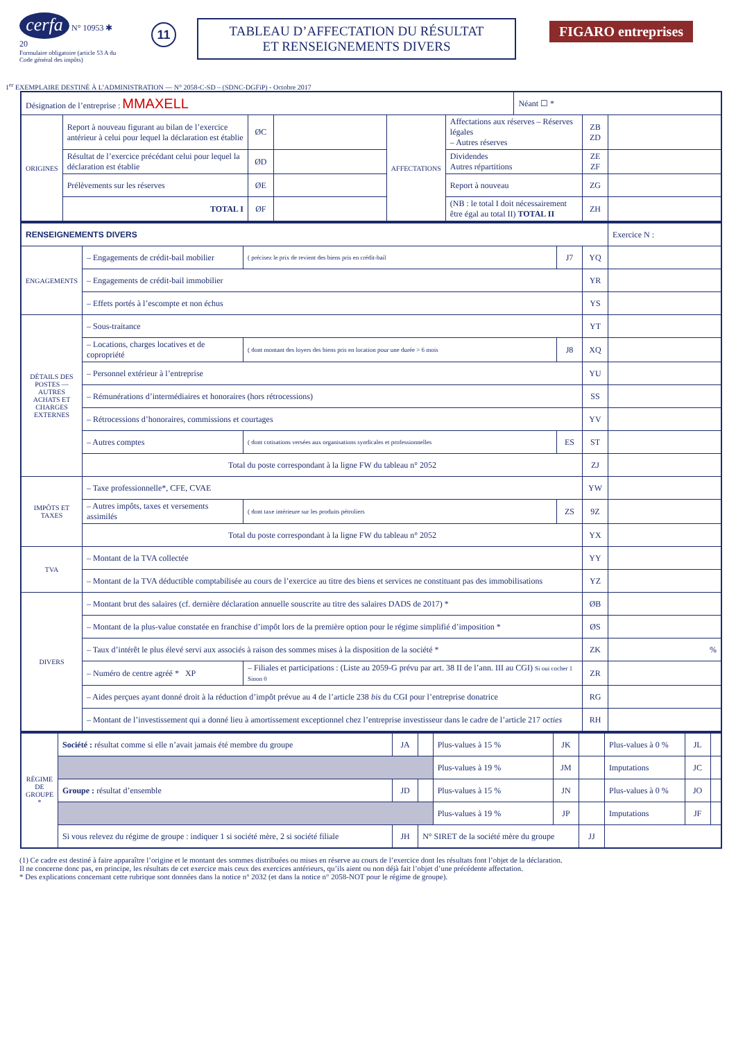cerfa N° 10953 ✱ 20
Formulaire obligatoire (article 53 A du Code général des impôts)
11
TABLEAU D’AFFECTATION DU RÉSULTAT
ET RENSEIGNEMENTS DIVERS
FIGARO entreprises
1<sup>er</sup> EXEMPLAIRE DESTINÉ À L’ADMINISTRATION — N° 2058-C-SD – (SDNC-DGFiP) - Octobre 2017
| Désignation de l’entreprise : MMAXELL | | | | | | Néant ☐ * | | |
| ORIGINES | Report à nouveau figurant au bilan de l’exercice antérieur à celui pour lequel la déclaration est établie | ØC | | AFFECTATIONS | Affectations aux réserves – Réserves légales – Autres réserves | | ZB ZD | |
| | Résultat de l’exercice précédant celui pour lequel la déclaration est établie | ØD | | | Dividendes Autres répartitions | | ZE ZF | |
| | Prélèvements sur les réserves | ØE | | | Report à nouveau | | ZG | |
| | TOTAL I | ØF | | | (NB : le total I doit nécessairement être égal au total II) TOTAL II | | ZH | |
| RENSEIGNEMENTS DIVERS | | | | | Exercice N : |
| ENGAGEMENTS | – Engagements de crédit-bail mobilier | ( précisez le prix de revient des biens pris en crédit-bail | J7 | YQ | |
| | – Engagements de crédit-bail immobilier | | | YR | |
| | – Effets portés à l’escompte et non échus | | | YS | |
| DÉTAILS DES POSTES — AUTRES ACHATS ET CHARGES EXTERNES | – Sous-traitance | | | YT | |
| | – Locations, charges locatives et de copropriété | ( dont montant des loyers des biens pris en location pour une durée > 6 mois | J8 | XQ | |
| | – Personnel extérieur à l’entreprise | | | YU | |
| | – Rémunérations d’intermédiaires et honoraires (hors rétrocessions) | | | SS | |
| | – Rétrocessions d’honoraires, commissions et courtages | | | YV | |
| | – Autres comptes | ( dont cotisations versées aux organisations syndicales et professionnelles | ES | ST | |
| | Total du poste correspondant à la ligne FW du tableau n° 2052 | | | ZJ | |
| IMPÔTS ET TAXES | – Taxe professionnelle*, CFE, CVAE | | | YW | |
| | – Autres impôts, taxes et versements assimilés | ( dont taxe intérieure sur les produits pétroliers | ZS | 9Z | |
| | Total du poste correspondant à la ligne FW du tableau n° 2052 | | | YX | |
| TVA | – Montant de la TVA collectée | | | YY | |
| | – Montant de la TVA déductible comptabilisée au cours de l’exercice au titre des biens et services ne constituant pas des immobilisations | | | YZ | |
| DIVERS | – Montant brut des salaires (cf. dernière déclaration annuelle souscrite au titre des salaires DADS de 2017) * | | | ØB | |
| | – Montant de la plus-value constatée en franchise d’impôt lors de la première option pour le régime simplifié d’imposition * | | | ØS | |
| | – Taux d’intérêt le plus élevé servi aux associés à raison des sommes mises à la disposition de la société * | | | ZK | % |
| | – Numéro de centre agréé * XP | – Filiales et participations : (Liste au 2059-G prévu par art. 38 II de l’ann. III au CGI) Si oui cocher 1 Sinon 0 | | ZR | |
| | – Aides perçues ayant donné droit à la réduction d’impôt prévue au 4 de l’article 238 bis du CGI pour l’entreprise donatrice | | | RG | |
| | – Montant de l’investissement qui a donné lieu à amortissement exceptionnel chez l’entreprise investisseur dans le cadre de l’article 217 octies | | | RH | |
| RÉGIME DE GROUPE * | Société : résultat comme si elle n’avait jamais été membre du groupe | JA | | Plus-values à 15 % | JK | | Plus-values à 0 % | JL | |
| | | | | Plus-values à 19 % | JM | | Imputations | JC | |
| | Groupe : résultat d’ensemble | JD | | Plus-values à 15 % | JN | | Plus-values à 0 % | JO | |
| | | | | Plus-values à 19 % | JP | | Imputations | JF | |
| | Si vous relevez du régime de groupe : indiquer 1 si société mère, 2 si société filiale | JH | N° SIRET de la société mère du groupe | | | JJ | | | |
(1) Ce cadre est destiné à faire apparaître l’origine et le montant des sommes distribuées ou mises en réserve au cours de l’exercice dont les résultats font l’objet de la déclaration.
Il ne concerne donc pas, en principe, les résultats de cet exercice mais ceux des exercices antérieurs, qu’ils aient ou non déjà fait l’objet d’une précédente affectation.
* Des explications concernant cette rubrique sont données dans la notice n° 2032 (et dans la notice n° 2058-NOT pour le régime de groupe).